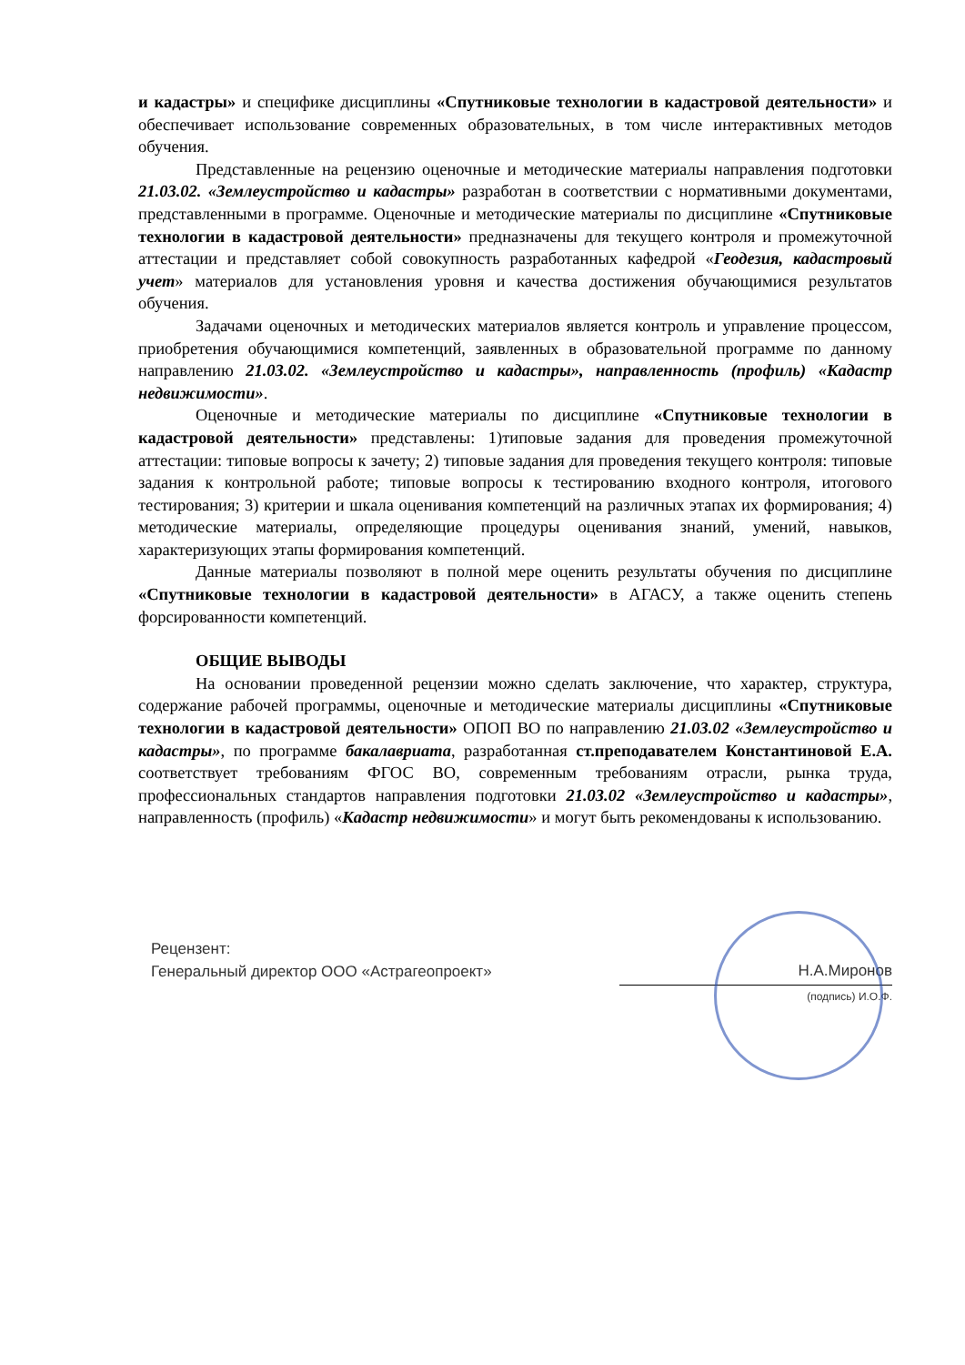и кадастры» и специфике дисциплины «Спутниковые технологии в кадастровой деятельности» и обеспечивает использование современных образовательных, в том числе интерактивных методов обучения.
Представленные на рецензию оценочные и методические материалы направления подготовки 21.03.02. «Землеустройство и кадастры» разработан в соответствии с нормативными документами, представленными в программе. Оценочные и методические материалы по дисциплине «Спутниковые технологии в кадастровой деятельности» предназначены для текущего контроля и промежуточной аттестации и представляет собой совокупность разработанных кафедрой «Геодезия, кадастровый учет» материалов для установления уровня и качества достижения обучающимися результатов обучения.
Задачами оценочных и методических материалов является контроль и управление процессом, приобретения обучающимися компетенций, заявленных в образовательной программе по данному направлению 21.03.02. «Землеустройство и кадастры», направленность (профиль) «Кадастр недвижимости».
Оценочные и методические материалы по дисциплине «Спутниковые технологии в кадастровой деятельности» представлены: 1)типовые задания для проведения промежуточной аттестации: типовые вопросы к зачету; 2) типовые задания для проведения текущего контроля: типовые задания к контрольной работе; типовые вопросы к тестированию входного контроля, итогового тестирования; 3) критерии и шкала оценивания компетенций на различных этапах их формирования; 4) методические материалы, определяющие процедуры оценивания знаний, умений, навыков, характеризующих этапы формирования компетенций.
Данные материалы позволяют в полной мере оценить результаты обучения по дисциплине «Спутниковые технологии в кадастровой деятельности» в АГАСУ, а также оценить степень форсированности компетенций.
ОБЩИЕ ВЫВОДЫ
На основании проведенной рецензии можно сделать заключение, что характер, структура, содержание рабочей программы, оценочные и методические материалы дисциплины «Спутниковые технологии в кадастровой деятельности» ОПОП ВО по направлению 21.03.02 «Землеустройство и кадастры», по программе бакалавриата, разработанная ст.преподавателем Константиновой Е.А. соответствует требованиям ФГОС ВО, современным требованиям отрасли, рынка труда, профессиональных стандартов направления подготовки 21.03.02 «Землеустройство и кадастры», направленность (профиль) «Кадастр недвижимости» и могут быть рекомендованы к использованию.
Рецензент:
Генеральный директор ООО «Астрагеопроект»
Н.А.Миронов
(подпись) И.О.Ф.